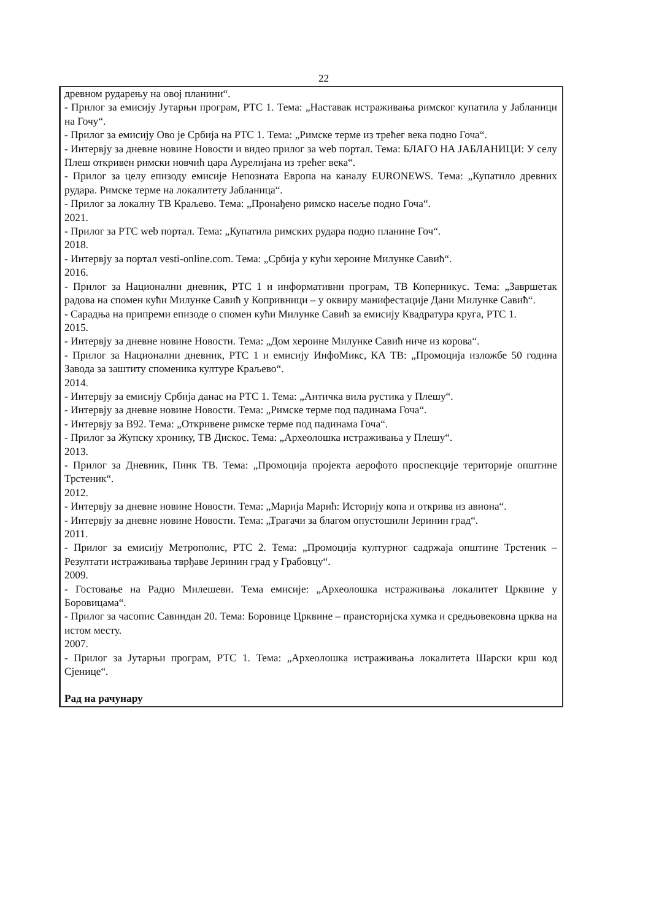22
древном рударењу на овој планини“.
- Прилог за емисију Јутарњи програм, РТС 1. Тема: „Наставак истраживања римског купатила у Јабланици на Гочу“.
- Прилог за емисију Ово је Србија на РТС 1. Тема: „Римске терме из трећег века подно Гоча“.
- Интервју за дневне новине Новости и видео прилог за web портал. Тема: БЛАГО НА ЈАБЛАНИЦИ: У селу Плеш откривен римски новчић цара Аурелијана из трећег века“.
- Прилог за целу епизоду емисије Непозната Европа на каналу EURONEWS. Тема: „Купатило древних рудара. Римске терме на локалитету Јабланица“.
- Прилог за локалну ТВ Краљево. Тема: „Пронађено римско насеље подно Гоча“.
2021.
- Прилог за РТС web портал. Тема: „Купатила римских рудара подно планине Гоч“.
2018.
- Интервју за портал vesti-online.com. Тема: „Србија у кући хероине Милунке Савић“.
2016.
- Прилог за Национални дневник, РТС 1 и информативни програм, ТВ Коперникус. Тема: „Завршетак радова на спомен кући Милунке Савић у Копривници – у оквиру манифестације Дани Милунке Савић“.
- Сарадња на припреми епизоде о спомен кући Милунке Савић за емисију Квадратура круга, РТС 1.
2015.
- Интервју за дневне новине Новости. Тема: „Дом хероине Милунке Савић ниче из корова“.
- Прилог за Национални дневник, РТС 1 и емисију ИнфоМикс, КА ТВ: „Промоција изложбе 50 година Завода за заштиту споменика културе Краљево“.
2014.
- Интервју за емисију Србија данас на РТС 1. Тема: „Античка вила рустика у Плешу“.
- Интервју за дневне новине Новости. Тема: „Римске терме под падинама Гоча“.
- Интервју за B92. Тема: „Откривене римске терме под падинама Гоча“.
- Прилог за Жупску хронику, ТВ Дискос. Тема: „Археолошка истраживања у Плешу“.
2013.
- Прилог за Дневник, Пинк ТВ. Тема: „Промоција пројекта аерофото проспекције територије општине Трстеник“.
2012.
- Интервју за дневне новине Новости. Тема: „Марија Марић: Историју копа и открива из авиона“.
- Интервју за дневне новине Новости. Тема: „Трагачи за благом опустошили Јеринин град“.
2011.
- Прилог за емисију Метрополис, РТС 2. Тема: „Промоција културног садржаја општине Трстеник – Резултати истраживања тврђаве Јеринин град у Грабовцу“.
2009.
- Гостовање на Радио Милешеви. Тема емисије: „Археолошка истраживања локалитет Црквине у Боровицама“.
- Прилог за часопис Савиндан 20. Тема: Боровице Црквине – праисторијска хумка и средњовековна црква на истом месту.
2007.
- Прилог за Јутарњи програм, РТС 1. Тема: „Археолошка истраживања локалитета Шарски крш код Сјенице“.
Рад на рачунару